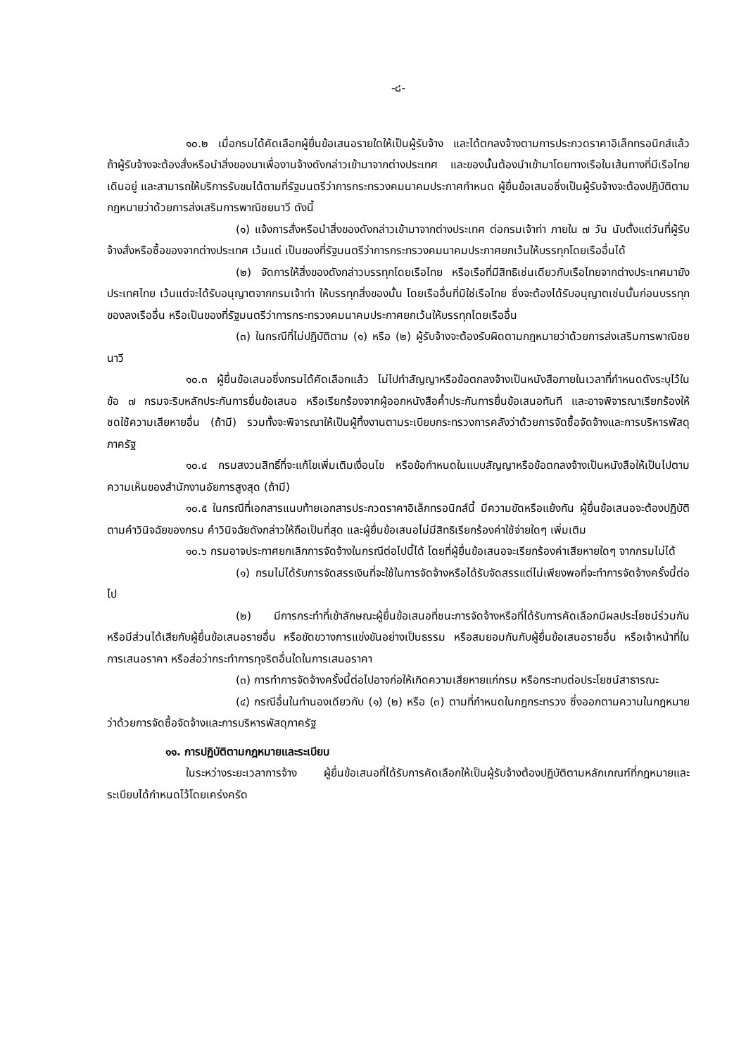-๘-
๑๐.๒ เมื่อกรมได้คัดเลือกผู้ยื่นข้อเสนอรายใดให้เป็นผู้รับจ้าง และได้ตกลงจ้างตามการประกวดราคาอิเล็กทรอนิกส์แล้ว ถ้าผู้รับจ้างจะต้องสั่งหรือนำสิ่งของมาเพื่องานจ้างดังกล่าวเข้ามาจากต่างประเทศ และของนั้นต้องนำเข้ามาโดยทางเรือในเส้นทางที่มีเรือไทยเดินอยู่ และสามารถให้บริการรับขนได้ตามที่รัฐมนตรีว่าการกระทรวงคมนาคมประกาศกำหนด ผู้ยื่นข้อเสนอซึ่งเป็นผู้รับจ้างจะต้องปฏิบัติตามกฎหมายว่าด้วยการส่งเสริมการพาณิชยนาวี ดังนี้
(๑) แจ้งการสั่งหรือนำสิ่งของดังกล่าวเข้ามาจากต่างประเทศ ต่อกรมเจ้าท่า ภายใน ๗ วัน นับตั้งแต่วันที่ผู้รับจ้างสั่งหรือซื้อของจากต่างประเทศ เว้นแต่ เป็นของที่รัฐมนตรีว่าการกระทรวงคมนาคมประกาศยกเว้นให้บรรทุกโดยเรืออื่นได้
(๒) จัดการให้สิ่งของดังกล่าวบรรทุกโดยเรือไทย หรือเรือที่มีสิทธิเช่นเดียวกับเรือไทยจากต่างประเทศมายังประเทศไทย เว้นแต่จะได้รับอนุญาตจากกรมเจ้าท่า ให้บรรทุกสิ่งของนั้น โดยเรืออื่นที่มิใช่เรือไทย ซึ่งจะต้องได้รับอนุญาตเช่นนั้นก่อนบรรทุกของลงเรืออื่น หรือเป็นของที่รัฐมนตรีว่าการกระทรวงคมนาคมประกาศยกเว้นให้บรรทุกโดยเรืออื่น
(๓) ในกรณีที่ไม่ปฏิบัติตาม (๑) หรือ (๒) ผู้รับจ้างจะต้องรับผิดตามกฎหมายว่าด้วยการส่งเสริมการพาณิชยนาวี
๑๐.๓ ผู้ยื่นข้อเสนอซึ่งกรมได้คัดเลือกแล้ว ไม่ไปทำสัญญาหรือข้อตกลงจ้างเป็นหนังสือภายในเวลาที่กำหนดดังระบุไว้ในข้อ ๗ กรมจะริบหลักประกันการยื่นข้อเสนอ หรือเรียกร้องจากผู้ออกหนังสือค้ำประกันการยื่นข้อเสนอทันที และอาจพิจารณาเรียกร้องให้ชดใช้ความเสียหายอื่น (ถ้ามี) รวมทั้งจะพิจารณาให้เป็นผู้ทิ้งงานตามระเบียบกระทรวงการคลังว่าด้วยการจัดซื้อจัดจ้างและการบริหารพัสดุภาครัฐ
๑๐.๔ กรมสงวนสิทธิ์ที่จะแก้ไขเพิ่มเติมเงื่อนไข หรือข้อกำหนดในแบบสัญญาหรือข้อตกลงจ้างเป็นหนังสือให้เป็นไปตามความเห็นของสำนักงานอัยการสูงสุด (ถ้ามี)
๑๐.๕ ในกรณีที่เอกสารแนบท้ายเอกสารประกวดราคาอิเล็กทรอนิกส์นี้ มีความขัดหรือแย้งกัน ผู้ยื่นข้อเสนอจะต้องปฏิบัติตามคำวินิจฉัยของกรม คำวินิจฉัยดังกล่าวให้ถือเป็นที่สุด และผู้ยื่นข้อเสนอไม่มีสิทธิเรียกร้องค่าใช้จ่ายใดๆ เพิ่มเติม
๑๐.๖ กรมอาจประกาศยกเลิกการจัดจ้างในกรณีต่อไปนี้ได้ โดยที่ผู้ยื่นข้อเสนอจะเรียกร้องค่าเสียหายใดๆ จากกรมไม่ได้
(๑) กรมไม่ได้รับการจัดสรรเงินที่จะใช้ในการจัดจ้างหรือได้รับจัดสรรแต่ไม่เพียงพอที่จะทำการจัดจ้างครั้งนี้ต่อไป
(๒) มีการกระทำที่เข้าลักษณะผู้ยื่นข้อเสนอที่ชนะการจัดจ้างหรือที่ได้รับการคัดเลือกมีผลประโยชน์ร่วมกัน หรือมีส่วนได้เสียกับผู้ยื่นข้อเสนอรายอื่น หรือขัดขวางการแข่งขันอย่างเป็นธรรม หรือสมยอมกันกับผู้ยื่นข้อเสนอรายอื่น หรือเจ้าหน้าที่ในการเสนอราคา หรือส่อว่ากระทำการทุจริตอื่นใดในการเสนอราคา
(๓) การทำการจัดจ้างครั้งนี้ต่อไปอาจก่อให้เกิดความเสียหายแก่กรม หรือกระทบต่อประโยชน์สาธารณะ
(๔) กรณีอื่นในทำนองเดียวกับ (๑) (๒) หรือ (๓) ตามที่กำหนดในกฎกระทรวง ซึ่งออกตามความในกฎหมายว่าด้วยการจัดซื้อจัดจ้างและการบริหารพัสดุภาครัฐ
๑๑. การปฏิบัติตามกฎหมายและระเบียบ
ในระหว่างระยะเวลาการจ้าง ผู้ยื่นข้อเสนอที่ได้รับการคัดเลือกให้เป็นผู้รับจ้างต้องปฏิบัติตามหลักเกณฑ์ที่กฎหมายและระเบียบได้กำหนดไว้โดยเคร่งครัด